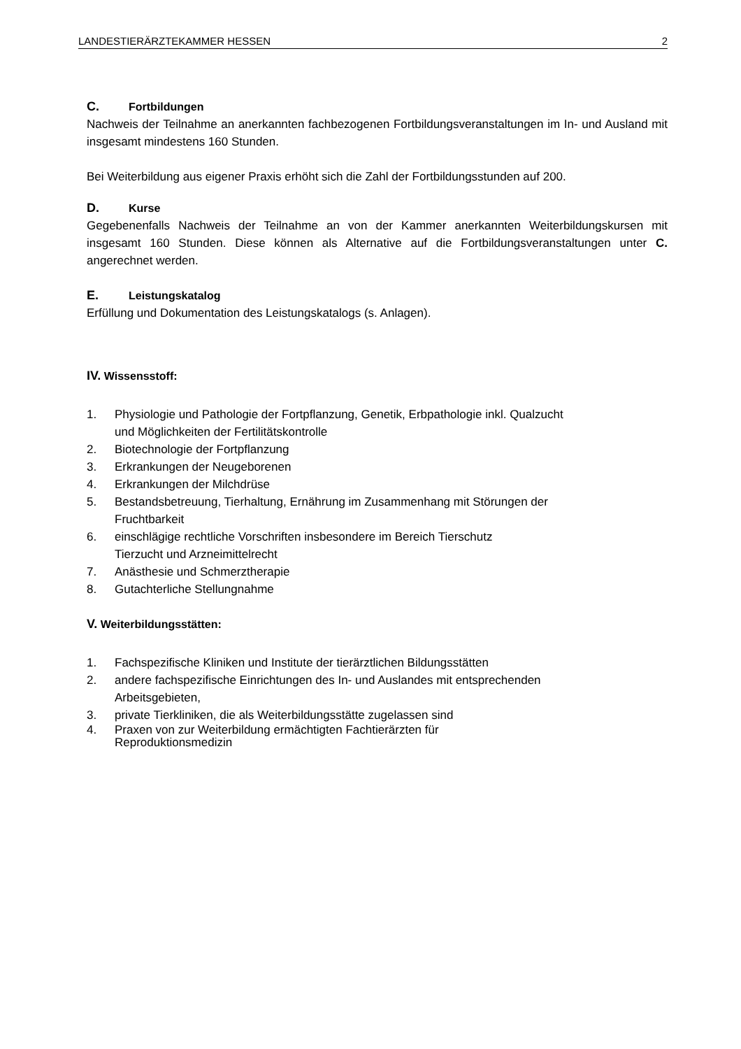LANDESTIERÄRZTEKAMMER HESSEN 2
C. Fortbildungen
Nachweis der Teilnahme an anerkannten fachbezogenen Fortbildungsveranstaltungen im In- und Ausland mit insgesamt mindestens 160 Stunden.
Bei Weiterbildung aus eigener Praxis erhöht sich die Zahl der Fortbildungsstunden auf 200.
D. Kurse
Gegebenenfalls Nachweis der Teilnahme an von der Kammer anerkannten Weiterbildungskursen mit insgesamt 160 Stunden. Diese können als Alternative auf die Fortbildungsveranstaltungen unter C. angerechnet werden.
E. Leistungskatalog
Erfüllung und Dokumentation des Leistungskatalogs (s. Anlagen).
IV. Wissensstoff:
1. Physiologie und Pathologie der Fortpflanzung, Genetik, Erbpathologie inkl. Qualzucht
und Möglichkeiten der Fertilitätskontrolle
2. Biotechnologie der Fortpflanzung
3. Erkrankungen der Neugeborenen
4. Erkrankungen der Milchdrüse
5. Bestandsbetreuung, Tierhaltung, Ernährung im Zusammenhang mit Störungen der
Fruchtbarkeit
6. einschlägige rechtliche Vorschriften insbesondere im Bereich Tierschutz
Tierzucht und Arzneimittelrecht
7. Anästhesie und Schmerztherapie
8. Gutachterliche Stellungnahme
V. Weiterbildungsstätten:
1. Fachspezifische Kliniken und Institute der tierärztlichen Bildungsstätten
2. andere fachspezifische Einrichtungen des In- und Auslandes mit entsprechenden
Arbeitsgebieten,
3. private Tierkliniken, die als Weiterbildungsstätte zugelassen sind
4. Praxen von zur Weiterbildung ermächtigten Fachtierärzten für
Reproduktionsmedizin